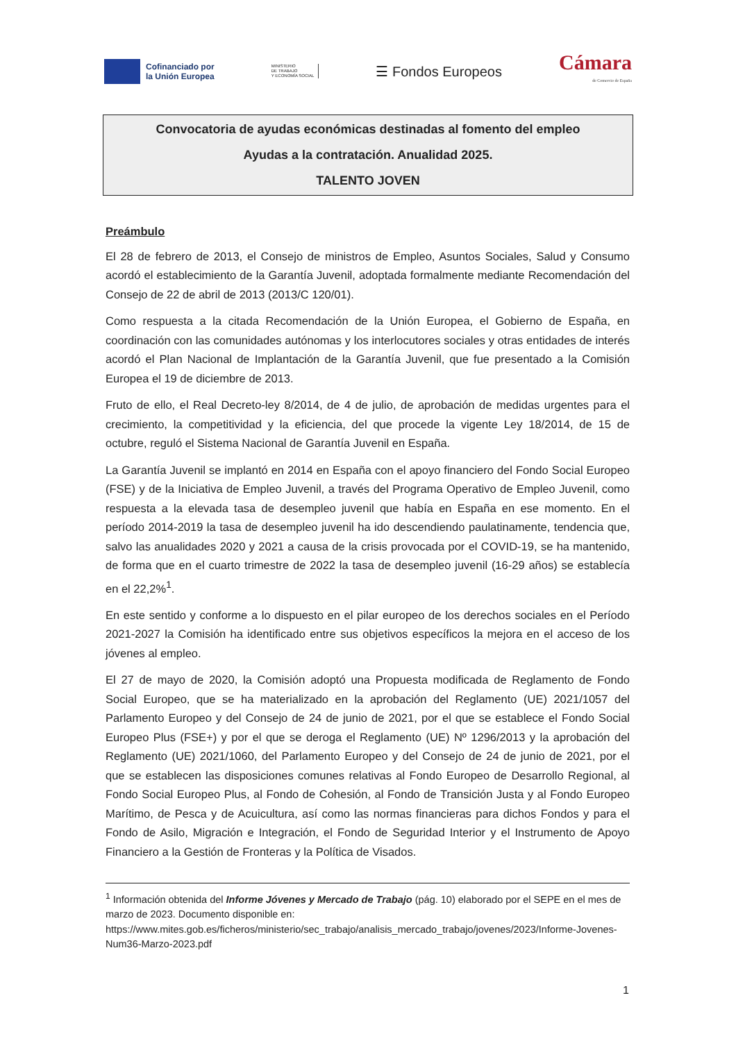Cofinanciado por
la Unión Europea
MINISTERIO
DE TRABAJO
Y ECONOMÍA SOCIAL
☰ Fondos Europeos
Cámara
de Comercio de España
Convocatoria de ayudas económicas destinadas al fomento del empleo
Ayudas a la contratación. Anualidad 2025.
TALENTO JOVEN
Preámbulo
El 28 de febrero de 2013, el Consejo de ministros de Empleo, Asuntos Sociales, Salud y Consumo acordó el establecimiento de la Garantía Juvenil, adoptada formalmente mediante Recomendación del Consejo de 22 de abril de 2013 (2013/C 120/01).
Como respuesta a la citada Recomendación de la Unión Europea, el Gobierno de España, en coordinación con las comunidades autónomas y los interlocutores sociales y otras entidades de interés acordó el Plan Nacional de Implantación de la Garantía Juvenil, que fue presentado a la Comisión Europea el 19 de diciembre de 2013.
Fruto de ello, el Real Decreto-ley 8/2014, de 4 de julio, de aprobación de medidas urgentes para el crecimiento, la competitividad y la eficiencia, del que procede la vigente Ley 18/2014, de 15 de octubre, reguló el Sistema Nacional de Garantía Juvenil en España.
La Garantía Juvenil se implantó en 2014 en España con el apoyo financiero del Fondo Social Europeo (FSE) y de la Iniciativa de Empleo Juvenil, a través del Programa Operativo de Empleo Juvenil, como respuesta a la elevada tasa de desempleo juvenil que había en España en ese momento. En el período 2014-2019 la tasa de desempleo juvenil ha ido descendiendo paulatinamente, tendencia que, salvo las anualidades 2020 y 2021 a causa de la crisis provocada por el COVID-19, se ha mantenido, de forma que en el cuarto trimestre de 2022 la tasa de desempleo juvenil (16-29 años) se establecía en el 22,2%<sup>1</sup>.
En este sentido y conforme a lo dispuesto en el pilar europeo de los derechos sociales en el Período 2021-2027 la Comisión ha identificado entre sus objetivos específicos la mejora en el acceso de los jóvenes al empleo.
El 27 de mayo de 2020, la Comisión adoptó una Propuesta modificada de Reglamento de Fondo Social Europeo, que se ha materializado en la aprobación del Reglamento (UE) 2021/1057 del Parlamento Europeo y del Consejo de 24 de junio de 2021, por el que se establece el Fondo Social Europeo Plus (FSE+) y por el que se deroga el Reglamento (UE) Nº 1296/2013 y la aprobación del Reglamento (UE) 2021/1060, del Parlamento Europeo y del Consejo de 24 de junio de 2021, por el que se establecen las disposiciones comunes relativas al Fondo Europeo de Desarrollo Regional, al Fondo Social Europeo Plus, al Fondo de Cohesión, al Fondo de Transición Justa y al Fondo Europeo Marítimo, de Pesca y de Acuicultura, así como las normas financieras para dichos Fondos y para el Fondo de Asilo, Migración e Integración, el Fondo de Seguridad Interior y el Instrumento de Apoyo Financiero a la Gestión de Fronteras y la Política de Visados.
<sup>1</sup> Información obtenida del Informe Jóvenes y Mercado de Trabajo (pág. 10) elaborado por el SEPE en el mes de marzo de 2023. Documento disponible en: https://www.mites.gob.es/ficheros/ministerio/sec_trabajo/analisis_mercado_trabajo/jovenes/2023/Informe-Jovenes-Num36-Marzo-2023.pdf
1